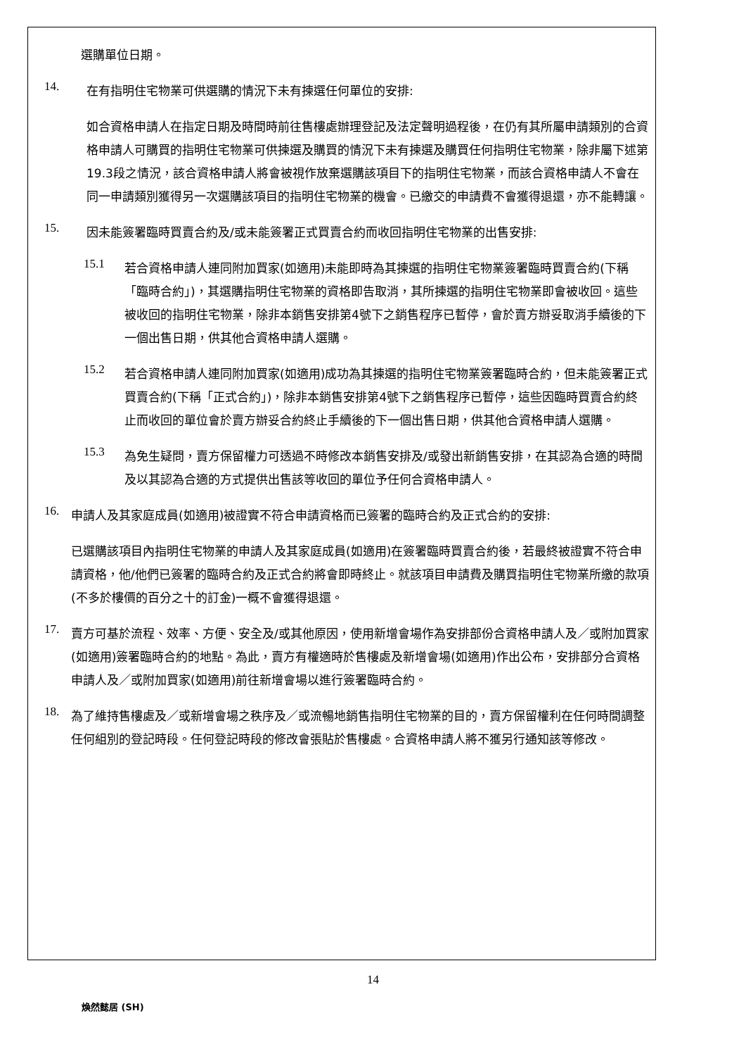選購單位日期。
14.
在有指明住宅物業可供選購的情況下未有揀選任何單位的安排:
如合資格申請人在指定日期及時間時前往售樓處辦理登記及法定聲明過程後，在仍有其所屬申請類別的合資格申請人可購買的指明住宅物業可供揀選及購買的情況下未有揀選及購買任何指明住宅物業，除非屬下述第19.3段之情況，該合資格申請人將會被視作放棄選購該項目下的指明住宅物業，而該合資格申請人不會在同一申請類別獲得另一次選購該項目的指明住宅物業的機會。已繳交的申請費不會獲得退還，亦不能轉讓。
15.
因未能簽署臨時買賣合約及/或未能簽署正式買賣合約而收回指明住宅物業的出售安排:
15.1
若合資格申請人連同附加買家(如適用)未能即時為其揀選的指明住宅物業簽署臨時買賣合約(下稱「臨時合約」)，其選購指明住宅物業的資格即告取消，其所揀選的指明住宅物業即會被收回。這些被收回的指明住宅物業，除非本銷售安排第4號下之銷售程序已暫停，會於賣方辦妥取消手續後的下一個出售日期，供其他合資格申請人選購。
15.2
若合資格申請人連同附加買家(如適用)成功為其揀選的指明住宅物業簽署臨時合約，但未能簽署正式買賣合約(下稱「正式合約」)，除非本銷售安排第4號下之銷售程序已暫停，這些因臨時買賣合約終止而收回的單位會於賣方辦妥合約終止手續後的下一個出售日期，供其他合資格申請人選購。
15.3
為免生疑問，賣方保留權力可透過不時修改本銷售安排及/或發出新銷售安排，在其認為合適的時間及以其認為合適的方式提供出售該等收回的單位予任何合資格申請人。
16.
申請人及其家庭成員(如適用)被證實不符合申請資格而已簽署的臨時合約及正式合約的安排:
已選購該項目內指明住宅物業的申請人及其家庭成員(如適用)在簽署臨時買賣合約後，若最終被證實不符合申請資格，他/他們已簽署的臨時合約及正式合約將會即時終止。就該項目申請費及購買指明住宅物業所繳的款項(不多於樓價的百分之十的訂金)一概不會獲得退還。
17.
賣方可基於流程、效率、方便、安全及/或其他原因，使用新增會場作為安排部份合資格申請人及／或附加買家(如適用)簽署臨時合約的地點。為此，賣方有權適時於售樓處及新增會場(如適用)作出公布，安排部分合資格申請人及／或附加買家(如適用)前往新增會場以進行簽署臨時合約。
18.
為了維持售樓處及／或新增會場之秩序及／或流暢地銷售指明住宅物業的目的，賣方保留權利在任何時間調整任何組別的登記時段。任何登記時段的修改會張貼於售樓處。合資格申請人將不獲另行通知該等修改。
14
煥然懿居 (SH)